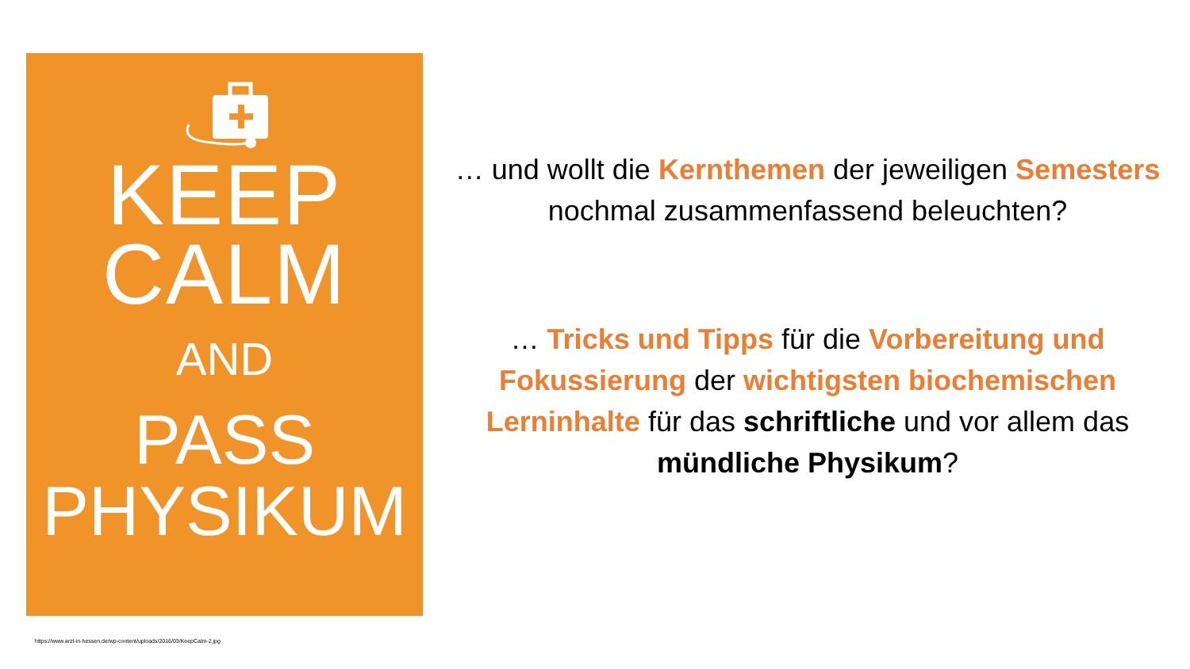KEEP
CALM
AND
PASS
PHYSIKUM
https://www.arzt-in-hessen.de/wp-content/uploads/2016/03/KeepCalm-2.jpg
… und wollt die Kernthemen der jeweiligen Semesters nochmal zusammenfassend beleuchten?
… Tricks und Tipps für die Vorbereitung und Fokussierung der wichtigsten biochemischen Lerninhalte für das schriftliche und vor allem das mündliche Physikum?